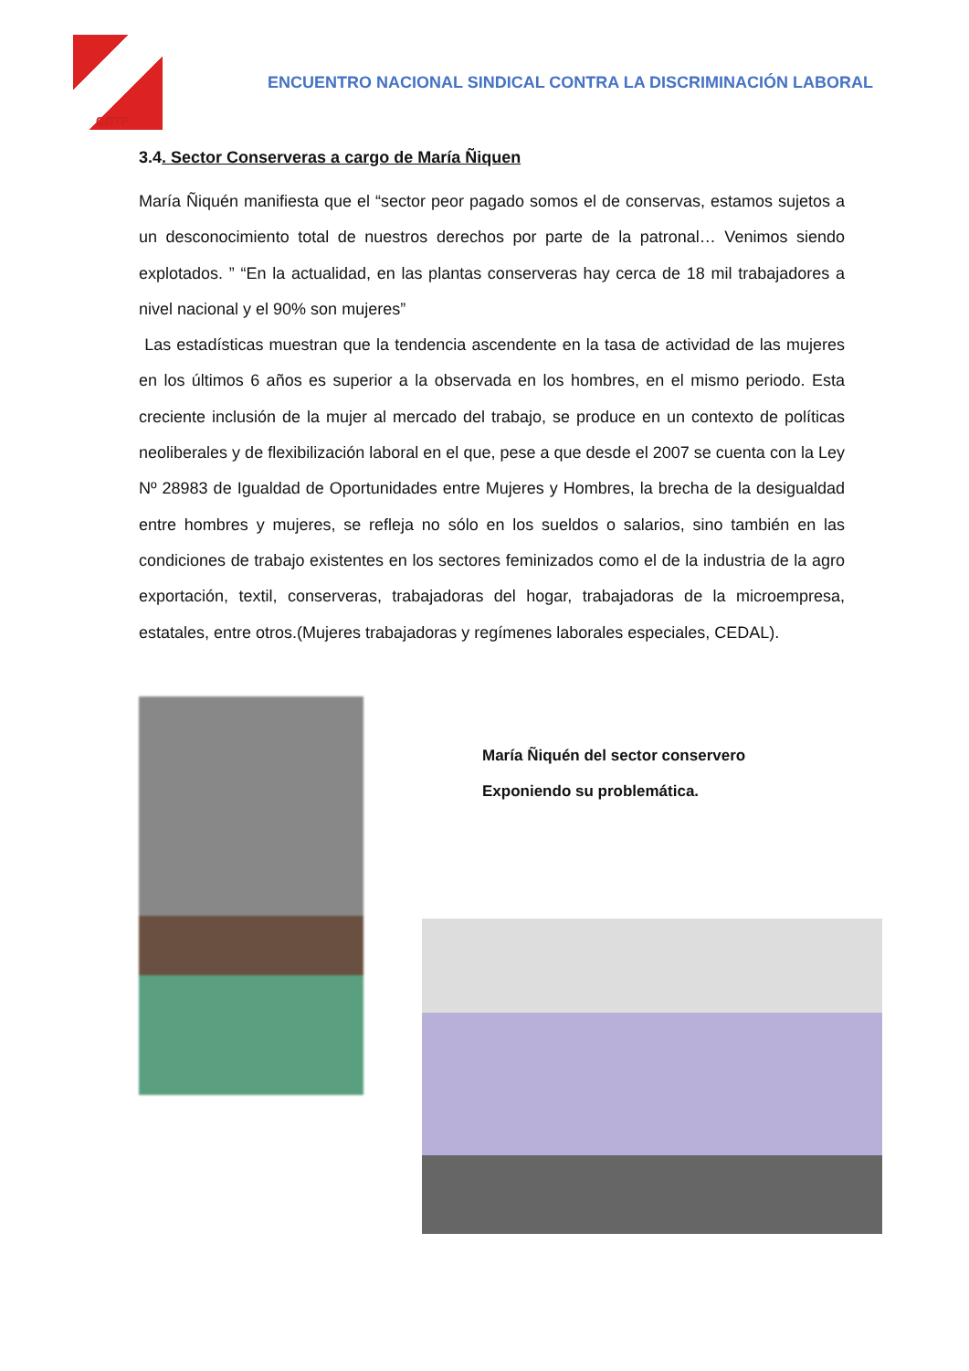CGTP
ENCUENTRO NACIONAL SINDICAL CONTRA LA DISCRIMINACIÓN LABORAL
3.4. Sector Conserveras a cargo de María Ñiquen
María Ñiquén manifiesta que el “sector peor pagado somos el de conservas, estamos sujetos a un desconocimiento total de nuestros derechos por parte de la patronal… Venimos siendo explotados. ” “En la actualidad, en las plantas conserveras hay cerca de 18 mil trabajadores a nivel nacional y el 90% son mujeres”
Las estadísticas muestran que la tendencia ascendente en la tasa de actividad de las mujeres en los últimos 6 años es superior a la observada en los hombres, en el mismo periodo. Esta creciente inclusión de la mujer al mercado del trabajo, se produce en un contexto de políticas neoliberales y de flexibilización laboral en el que, pese a que desde el 2007 se cuenta con la Ley Nº 28983 de Igualdad de Oportunidades entre Mujeres y Hombres, la brecha de la desigualdad entre hombres y mujeres, se refleja no sólo en los sueldos o salarios, sino también en las condiciones de trabajo existentes en los sectores feminizados como el de la industria de la agro exportación, textil, conserveras, trabajadoras del hogar, trabajadoras de la microempresa, estatales, entre otros.(Mujeres trabajadoras y regímenes laborales especiales, CEDAL).
María Ñiquén del sector conservero
Exponiendo su problemática.